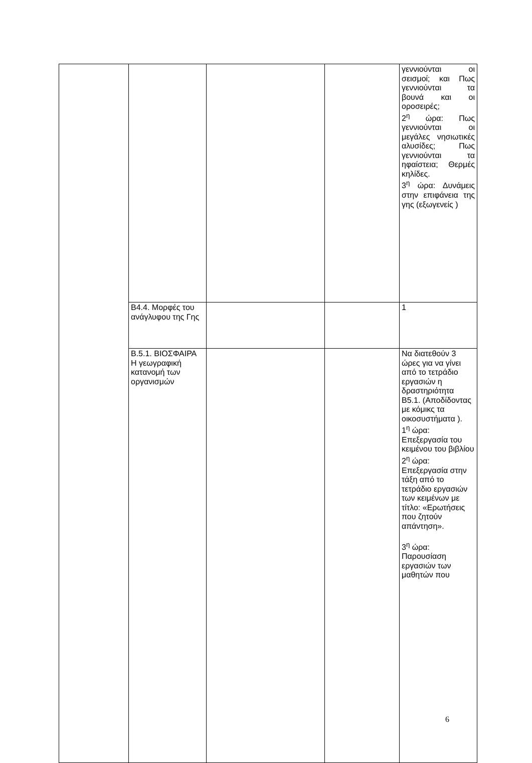| | | | | γεννιούνται οι σεισμοί; και Πως γεννιούνται τα βουνά και οι οροσειρές; 2<sup>η</sup> ώρα: Πως γεννιούνται οι μεγάλες νησιωτικές αλυσίδες; Πως γεννιούνται τα ηφαίστεια; Θερμές κηλίδες. 3<sup>η</sup> ώρα: Δυνάμεις στην επιφάνεια της γης (εξωγενείς ) |
| | Β4.4. Μορφές του ανάγλυφου της Γης | | | 1 |
| | Β.5.1. ΒΙΟΣΦΑΙΡΑ Η γεωγραφική κατανομή των οργανισμών | | | Να διατεθούν 3 ώρες για να γίνει από το τετράδιο εργασιών η δραστηριότητα Β5.1. (Αποδίδοντας με κόμικς τα οικοσυστήματα ). 1<sup>η</sup> ώρα: Επεξεργασία του κειμένου του βιβλίου 2<sup>η</sup> ώρα: Επεξεργασία στην τάξη από το τετράδιο εργασιών των κειμένων με τίτλο: «Ερωτήσεις που ζητούν απάντηση». 3<sup>η</sup> ώρα: Παρουσίαση εργασιών των μαθητών που |
6